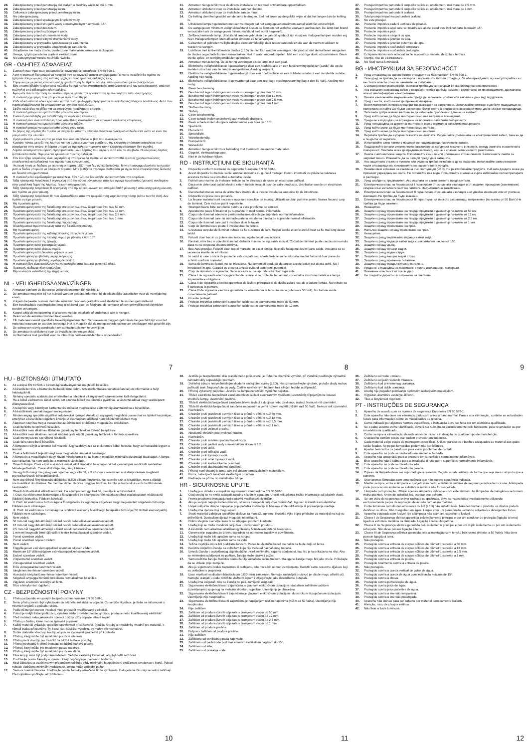28. Zabezpieczony przed penetracją ciał stałych o średnicy większej niż 1 mm.
29. Zabezpieczony przed penetracją kurzu.
30. Całkowicie zabezpieczony przed penetracją kurzu.
31. Nie zabezpieczony.
32. Zabezpieczony przed spadającymi kroplami wody.
33. Zabezpieczony przed strugami wody o maksymalnym nachyleniu 15°.
34. Zabezpieczony przed deszczem.
35. Zabezpieczony przed rozbryzgami wody.
36. Zabezpieczony przed strumieniami wody.
37. Zabezpieczony przed silnymi strumieniami wody.
38. Zabezpieczony w przypadku tymczasowego zanurzenia.
39. Zabezpieczony w przypadku długotrwałego zanurzenia.
40. Urządzenie nie może zostac powleczone materiałem termicznie izolującym.
41. Uwaga, ryzyko porażenia prądem elektrycznym.
42. Nie zatrzymywać wzroku na źródle światła.
GR - ΟΔΗΓΙΕΣ ΑΣΦΑΛΕΙΑΣ
1. Συσκευή που τηρεί τους ευρωπαϊκούς κανονισμούς ασφαλείας EN 60 598-1.
2. Αυτή η συσκευή δεν μπορεί να πεταχτεί σαν τα κανονικά αστικά απορρίμματα Για να τα πετάξετε θα πρέπει να ζητήσετε πληροφορίες στις τοπικές αρχές για τους τρόπους σύλλεξής τους.
3. Σύμφωνα με μερικούς κανονισμούς η εγκατάσταση θα πρέπει να γίνει από έναν ειδικευμένο ηλεκτρολόγο.
4. Εάν υποστεί βλάβη το ηλεκτρικό καλώδιο θα πρέπει να αντικατασταθεί αποκλειστικά από τον κατασκευαστή, από τον πωλητή ή από ειδικευμένο ηλεκτρολόγο.
5. Αφαιρείτε πάντα την τάση του δικτύου πριν αρχίσετε την εγκατάσταση ή οποιοδήποτε τύπο συντήρησης.
6. Η συσκευή έχει μέρη που μπορούν να είναι πολύ θερμά.
7. Κάθε υλικό απαιτεί ειδικά εργαλεία για την συναρμολόγηση. Χρησιμοποιείτε κατάλληλες βίδες και δακτύλιους. Αυτά που συμπεριλαμβάνονται θα μπορούσαν να μην είναι κατάλληλα.
8. Σφίξτε καλά όλες τις βίδες για να αποφύγετε προβλήματα επαφής.
9. Η συσκευή μπορεί να εγκατασταθεί μόνο στο εσωτερικό.
10. Συσκευή ακατάλληλη για τοποθέτηση σε εύφλεκτες επιφάνειες.
11. Η συσκευή δεν είναι κατάλληλη προς απευθείας εγκατάσταση σε κανονικά εύφλεκτες επιφάνειες.
12. Η συσκευή μπορεί να εγκατασταθεί μόνο στο ταβάνι.
13. Η συσκευή μπορεί να εγκατασταθεί μόνον στον τοίχο.
14. Το βάρος της λάμπας θα πρέπει να στηρίζεται από την αλυσίδα. Κανονικό ηλεκτρικό καλώδιο έτσι ώστε να είναι πιο μακρύ από την αλυσίδα.
15. Χρησιμοποιείτε μόνο λάμπες με ισχύ που δεν υπερβαίνει οι βατ που αναφέρονται.
16. Κρατάτε πάντα, μεταξύ της λάμπας και του αντικειμένου που φωτίζεται, την ελάχιστη απόσταση ασφαλείας που αναφέρεται στην εικόνα. Η λάμπα μπορεί να προκαλέσει πυρκαγιά εάν η ελάχιστη απόσταση δεν τηρηθεί.
17. Λάμπα αυτοπροστατευόμενη. Χρησιμοποιείτε μόνο λάμπες που φέρουν αυτό εδώ το σύμβολο. Οι αλογόνες λάμπες ζεσταίνονται πολύ. Περιμένε να κρυώσουν πριν τις αλλάξετε.
18. Εάν ένα τζάμι ασφαλείας είναι ραγισμένο ή σπασμένο θα πρέπει να αντικατασταθεί αμέσως χρησιμοποιώντας αποκλειστικά ανταλλακτικά που τηρούν τους κανονισμούς.
19. Φωτεινή πηγή με διόδους με φωτεινή εκπομπή (LED) που δεν αντικαθιστούνται. Μην αποσυναρμολογήστε το προϊόν γιατί οι δίοδοι μπορούν να βλάψουν τα μάτια. Μην βυθίζεται στο νερό. Καθαρίστε με υγρό πανί αποφεύγοντας διαλυτές και δυνατά απορρυπαντικά.
20. Η συσκευή είναι εφοδιασμένη με ασφάλεια. Εάν η λάμπα δεν ανάβει αντικαταστήστε την ασφάλεια.
21. Τάξη ηλεκτρικής Ασφάλειας I εγγυημένη από την κύρια μόνωση και από ένα αγωγό προστασίας (γείωση) συνδεμένο στην μεταλλική δομή της λάμπας. Γείωση υποχρεωτική.
22. Τάξη ηλεκτρικής Ασφάλειας II εγγυημένη από την κύρια μόνωση και από μία διπλή μόνωση ή από ενισχυμένη μόνωση. Δεν πρέπει να γίνει γείωση.
23. Τάξη ηλεκτρικής Ασφάλειας III που εξασφαλίζεται από την τροφοδότηση χαμηλώτατης τάσης (κάτω των 50 Volt). Δεν πρέπει να έχει γείωση.
24. Μη προστατευμένη.
25. Προστατευμένη κατά της διείσδυσης στερεών σωμάτων διαμέτρου άνω των 50 mm.
26. Προστατευμένη κατά της διείσδυσης στερεών σωμάτων διαμέτρου άνω των 12 mm.
27. Προστατευμένη κατά της διείσδυσης στερεών σωμάτων διαμέτρου άνω των 2,5 mm.
28. Προστατευμένη κατά της διείσδυσης στερεών σωμάτων διαμέτρου άνω των 1 mm.
29. Προστατευμένη κατά της διείσδυσης της σκόνης.
30. Ολοκληρωτικά προστατευμένη κατά της διείσδυσης σκόνης.
31. Μη προστατευμένη.
32. Προστατευμένη κατά της κάθετης πτώσης σταγώνων νερού.
33. Προστατευμένη κατά της πτώσης νερού με μέγιστη κλίση 15º.
34. Προστατευμένη κατά της βροχής.
35. Προστατευμένη κατά ψεκασμούς νερού.
36. Προστατευμένη κατά ρίψεων νερού.
37. Προστατευμένη κατά δυνατών ρίψεων νερού.
38. Προστατευμένη για βύθιση μικρής διάρκειας.
39. Προστατευμένη για βύθιση μεγάλης διαρκείας.
40. Η συσκευή δεν είναι κατάλληλη για να καλυφθεί από θερμικά μονωτικό υλικό.
41. Προσοχή, κίνδυνος ηλεκτροπληξίας.
42. Μην κοιτάζετε απευθείας την πηγή φωτός.
NL - VEILIGHEIDSAANWIJZINGEN
1. Armatuur conform de Europese veiligheidsnormen EN 60 598-1.
2. De armatuur mag niet bij het huisvuil worden gestopt. Informeer bij de plaatselijke autoriteiten voor de verwijdering ervan.
3. Volgens bepaalde normen dient de armatuur door een gekwalificeerd elektricien te worden geïnstalleerd.
4. Een beschadigde voedingskabel mag uitsluitend door de fabrikant, de verkoper of een gekwalificeerd elektricien worden vervangen.
5. Koppel altijd de netspanning af alvorens met de installatie of onderhoud aan te vangen.
6. Delen van de armatuur kunnen heet worden.
7. Elk materiaal vereist specifieke bevestigingselementen. Schroeven en pluggen gebruiken die geschikt zijn voor het materiaal waaraan ze worden bevestigd. Het is mogelijk dat de meegeleverde schroeven en pluggen niet geschikt zijn.
8. De schroeven stevig aandraaien om contactproblemen te vermijden.
9. De armatuur is uitsluitend voor de installatie binnen geschikt.
10. Lichtarmatuur niet geschikt voor de inbouw in normaal ontvlambare oppervlakken
7
11. Armatuur niet geschikt voor de directe installatie op normaal ontvlambare oppervlakken.
12. Armatuur uitsluitend voor de installatie aan het plafond.
13. Armatuur uitsluitend voor de installatie aan de muur.
14. De ketting dient het gewicht van de lamp te dragen. Stel het snoer op dergelijke wijze af dat het langer dan de ketting is.
15. Uitsluitend lampen gebruiken met een vermogen dat het aangegeven maximum aantal Watt niet overschrijdt.
16. De aangegeven minimum veiligheidsafstand tussen de lamp en het verlichte voorwerp aanhouden. De lamp kan brand veroorzaken als de aangegeven minimumafstand niet wordt nageleefd.
17. Zelfbeschermende lamp. Uitsluitend lampen gebruiken die van dit symbool zijn voorzien. Halogeenlampen worden erg heet. Halogeenlampen laten afkoelen alvorens ze te vervangen.
18. Gebarsten of gebroken veiligheidsglas dient onmiddellijk door reserveonderdelen die aan de normen voldoen te worden vervangen.
19. Lichtbron met licht-emitterende diodes (LED) die niet kan worden vervangen. Het product niet demonteren aangezien de diodes oogschade kunnen veroorzaken. Niet in water onderdompelen. Met een vochtige doek schoonmaken. Geen sterke oplos- en reinigingsmiddelen gebruiken.
20. Armatuur met zekering. De zekering vervangen als de lamp niet aan gaat.
21. Elektrische veiligheidsklasse I gewaarborgd door een hoofdisolatie en een beschermingsgeleider (aarde) die op de metalen structuur van de lamp is aangesloten. Aarding verplicht.
22. Elektrische veiligheidsklasse II gewaarborgd door een hoofdisolatie en een dubbele isolatie of een versterkte isolatie. Aarding niet nodig.
23. Elektrische veiligheidsklasse III gewaarborgd door een zeer lage voedingsspanning (lager dan 50 Volt). Aarding niet nodig.
24. Geen bescherming.
25. Beschermd tegen indringen van vaste voorwerpen groter dan 50 mm.
26. Beschermd tegen indringen van vaste voorwerpen groter dan 12 mm.
27. Beschermd tegen indringen van vaste voorwerpen groter dan 2,5 mm.
28. Beschermd tegen indringen van vaste voorwerpen groter dan 1 mm.
29. Stofbescherming.
30. Stofvrij.
31. Geen bescherming.
32. Geen schade indien onderhevig aan verticale druppels.
33. Geen schade indien druppels vallend onder een hoek van 15°.
34. Spatdicht.
35. Plensdicht.
36. Sproeidicht.
37. Waterbestendig.
38. Dompeldicht.
39. Waterdicht.
40. Armatuur niet geschikt voor bekleding met thermisch isolerende materialen.
41. Opgelet, elektrocutiegevaar.
42. Niet in de lichtbron kijken.
RO - INSTRUCŢIUNI DE SIGURANŢĂ
1. Dispozitiv conform normelor de siguranta Europene EN 60 598-1.
2. Acest dispozitiv nu trebuie sa fie aruncat impreuna cu gunoiul menajer. Pentru informatii cu privire la coletarea acestora trebuie sa consultati autoritatile locale.
3. Potrivit unor norme de instalare trebuie sa fie efectuate de catre un electrician calificat.
4. Daca este deteriorat cablul electric extern trebuie inlocuit doar de catre productor, distribuitor sau de un electrician calificat.
5. Deconectati mereu sursa de alimentare inainte de a incepe instalarea sau orice tip de intretinere.
6. Dispozitiv cu piese care pot arde.
7. La fiecare material sunt necesare accesorii specifice de montaj. Utilizati suruburi potrivite pentru fixarea fiecarui corp de iluminat. Cele incluse pot fi nepotrivite.
8. Strangeti foarte bine suruburile pentru a evita probleme de contact.
9. Aparatul nu poate fi încastrat pe suprafeţe în mod normal inflamabile.
10. Corpuri de iluminat adecvate pentru instalarea directa pe suprafete normal inflamabile.
11. Corpuri de iluminat care nu sunt adecvate la instalarea directa pe suprafete normal inflamabile.
12. Corpuri de iluminat care pot fi instalate doar la tavan.
13. Corp de iluminat care poate fi instalat doar la perete.
14. Greutatea corpului de iluminat trebuie sa fie sustinuta de lant. Reglati cablul electric astfel incat sa fie mai lung decat lantul.
15. Folositi doar becuri cu putere mai mica sau egala decat cea indicata.
16. Pastrati, intre bec si obiectul iluminat, distanta minima de siguranta indicat. Corpul de iluminat poate cauza un incendiu daca nu se respecta distanta minima.
17. Bec Auto protejat. Folositi doar becuri marcate cu acest simbol. Becurile halogene devin foarte calde. Asteapta sa se raceasca inainte de a-l inlocui.
18. In cazul in care o sticla de protectie este crapata sau sparta trebuie sa fie inlocuita imediat folosind doar piese de schimb conform normelor.
19. Sursa de lumina cu leduri, nu se inlocuiesc. Nu demontati produsul deoarece aceste leduri pot afecta ochii. Nu-l introduceti in apa. Curatati cu o carpa umeda evitand detergenti puternici.
20. Corp de iluminat cu siguranta. Daca aceasta nu se aprinde schimbati siguranta.
21. Clasa I de siguranta electrica garantat de isolare si de protectie la pamant, conectat la structura metalica a lampii. Impamantare obligatorie.
22. Clasa II de siguranta electrica garantata de izolare principala si de dubla izolare sau de o izolare fortata. Nu trebuie sa fi conectata la pamant.
23. Clasa III de siguranta electrica garantata de alimentarea la tensiune mica (inferioara 50 Volt). Nu trebuie avuta conectarea la pamant.
24. Nu este protejat.
25. Protejat impotriva patrunderii corpurilor solide cu un diametru mai mare de 50 mm.
26. Protejat impotriva patrunderii corpurilor solide cu un diametru mai mare de 12 mm.
8
27. Protejat impotriva patrunderii corpurilor solide cu un diametru mai mare de 2,5 mm.
28. Protejat impotriva patrunderii corpurilor solide cu un diametru mai mare de 1 mm.
29. Protejat impotriva patrunderii prafului.
30. Total protejat impotriva patrunderii prafului.
31. Nu este protejat.
32. Protectie impotriva caderii verticale de picaturi.
33. Protectie impotriva apei care se incadreaza atunci cand este inclinat pana la maxim 15°.
34. Protectie impotriva ploii.
35. Protectie impotriva stropirii cu apa.
36. Protectie impotriva jeturilor cu apa.
37. Protectie impotriva jeturilor puternice de apa.
38. Protectie impotriva scufundarii temporare
39. Protectie impotriva scufundarii prelungite.
40. Echipamentul nu este adecvat sa fie acoperit cu material de izolare termica.
41. Atenţie, risc de electrocutare.
42. Nu fixaţi sursa luminoasă.
BG - ИНСТРУКЦИИ ЗА БЕЗОПАСНОСТ
1. Уред отговарящ на европейските стандарти за безопасност EN 60 598-1.
2. Тази уред не трябва да се изхвърля с нормалните битови отпадъци. За обезвреждането му консултирайте се с местните власти относно начините на събиране.
3. Съгласно някои разпоредби, монтажа трябва да се извърши от квалифициран електротехник.
4. Ако външния захранващ кабел е повреден трябва да бъде заменен единствено от производителя, доставчика или от квалифициран електротехник.
5. Винаги изключвайте захранването преди да започнете монтаж или какъвто и да е вид поддръжка.
6. Уред с части, които могат да причинят изгаряне.
7. Всеки материал, изисква специфични аксесоари за закрепване. Използвайте винтове и дюбели подходящи за материала за който ще бъдат закрепени. Включените в опаковката аксесоари може да се окажат неподходящи.
8. Затегнете добре всички винтове за да избегнете проблеми с даване на контакт.
9. Уред който може да бъде монтиран само във вътрешни помещения.
10. Уреда не е подходящ за вграждане на нормално запалими повърхности.
11. Уред неподходящ за директно монтиране върху нормално запалими повърхности.
12. Уред който може да бъде монтиран само на таван.
13. Уред който може да бъде монтиран само на стена.
14. Веригата трябва да издържа тежестта на лампата. Регулирайте дължината на електрическият кабел, така че да е по-дълъг от веригата.
15. Използвайте само лампи с мощност не надвишаваща посочените ватове.
16. Поддържайте винаги минималното разстояние за сигурност посочено в иконата, между лампата и осветената повърхност. Лампата може да предизвика пожар, ако не е спазено минималното разстояние.
17. Лампа с автоматична защита. Използвайте само лампи обозначени с този символ. Халогенните лампи се загряват много. Изчакайте да се охлади преди да я замените.
18. Ако защитното стъкло е пукнато или счупено трябва незабавно да се подмени, използвайте само резервни части отговарящи на изискванията на нормативната уредба.
19. Незаменяем източник на светлина със светодиоди (LED). Не разглобявайте продукта, тъй като диодите може да причинят увреждане на очите. Не потапяйте във вода. Почиствайте с влажна кърпа избягвайки силни препарати и разтвори.
20. Уред снабден с предпазител. Ако лампата не свети сменете предпазителя.
21. Електрически клас на безопасност I гарантиран от основната изолация и от защитен проводник (заземяване) свързан към металната част на лампата. Задължително заземяване.
22. Електрически клас на безопасност II гарантиран от основната изолация и от двойна изолация или от усилена изолация .Не трябва да бъде заземен.
23. Електрически клас на безопасност III гарантиран от ниското захранващо напрежение (по-малко от 50 Волт) Не трябва да бъде заземен.
24. Незащитен.
25. Защитен срещу проникване на твърди предмети с диаметър по-голям от 50 мм.
26. Защитен срещу проникване на твърди предмети с диаметър по-голям от 12 мм.
27. Защитен срещу проникване на твърди предмети с диаметър по-голям от 2,5 мм.
28. Защитен срещу проникване на твърди предмети с диаметър по-голям от 1 мм.
29. Защитен срещу проникване на прах.
30. Напълно защитен срещу проникване на прах.
31. Незащитен.
32. Защитен срещу вертикално падащи капки вода.
33. Защитен срещу падащи капки вода с максимален наклон от 15°.
34. Защитен срещу дъжд.
35. Защитен срещу пръски водни.
36. Защитен срещу водни струи.
37. Защитен срещу мощни водни струи.
38. Защитен срещу временно потапяне.
39. Защитен срещу продължително потапяне.
40. Уреда не е подходящ за покриване с топло изолационен материал.
41. Внимание опастност от токов удар.
42. Не гледайте директно в източника на светлина.
9
HU - BIZTONSÁGI ÚTMUTATÓ
1. Az európai EN 60 598-1 biztonsági szabványoknak megfelelő készülék.
2. A készüléket tilos a háztartási hulladék közé dobni. Ártalmatlanítására vonatkozóan kérjen információt a helyi hatóságoknál.
3. Néhány speciális szabályozás értelmében a telepítést villanyszerelő szakemberrel kell elvégeztetni.
4. Ha a külső elektromos kábel sérült, azt azonnal ki kell cseréltetni a gyártóval, a viszonteladóval vagy szakképzett villanyszerelővel.
5. A telepítés vagy bármilyen karbantartási művelet megkezdése előtt mindig áramtalanítsa a készüléket.
6. A készüléknek vannak nagyon meleg részei.
7. Minden anyag speciális rögzítési tartozékokat igényel. Annak az anyagnak megfelelő csavarokat és tipliket használjon, amelyhez a készüléket rögzíteni kívánja. A csomagban található nem feltétlenül felelnek meg.
8. Alaposan szorítsa meg a csavarokat az érintkezési problémák megelőzése érdekében.
9. Csak beltérbe telepíthető készülék.
10. A készülék nem alkalmas általában gyúlékony felületeken történő beépítésre.
11. A készülék nem alkalmas normál körülmények között gyúlékony felületekre történő szerelésre.
12. Csak mennyezetre szerelhető készülék.
13. Csak falra szerelhető készülék.
14. A lámpatest súlyát a láncnak kell viselnie. Úgy szabályozza az elektromos kábel hosszát, hogy az hosszabb legyen a láncnál.
15. Csak a feltüntetett teljesítményt nem meghaladó lámpákat használjon.
16. A lámpa és a megvilágított tárgy között mindig tartsa be az ikonon megjelölt minimális biztonsági távolságot. A lámpa tüzet okozhat, ha nem tartja be a minimális távolságot.
17. Önvédő lámpa. Csak ezzel a szimbólummal jelölt lámpákat használjon. A halogén lámpák rendkívüli mértékben felmelegedhetnek. Csere előtt várja meg, míg kihűlnek.
18. Ha egy biztonsági üveg meg van repedve vagy eltörött, azt azonnal cserélni kell a szabályozásnak megfelelő cserealkatrészek felhasználásával.
19. Nem cserélhető fénykibocsátó diódákkal (LED) ellátott fényforrás. Ne szerelje szét a készüléket, mert a diódák szemsérülést okozhatnak. Ne merítse vízbe. Nedves ronggyal tisztítsa, kerülje oldószerek és erős tisztítószerek használatát.
20. Olvadó biztosítékkal ellátott készülék. Ha a lámpa nem gyullad fel, cserélje ki a biztosítékot.
21. I. Oszt. Az elektromos biztonságot a fő szigetelés és a lámpatest fém szerkezetéhez csatlakoztatott védővezető (földelés) biztosítja. Földelés kötelező.
22. II. Oszt. Az elektromos biztonságot a fő szigetelés és egy dupla szigetelés vagy megerősített szigetelés biztosítja. Földelés nem szükséges.
23. III. Oszt. Az elektromos biztonságot a rendkívül alacsony feszültségű betáplálás biztosítja (50 Voltnál alacsonyabb). Földelés nem szükséges.
24. Nem védett.
25. 50 mm-nél nagyobb átmérőjű szilárd testek behatolásával szemben védett.
26. 12 mm-nél nagyobb átmérőjű szilárd testek behatolásával szemben védett.
27. 2,5 mm-nél nagyobb átmérőjű szilárd testek behatolásával szemben védett.
28. 1 mm-nél nagyobb átmérőjű szilárd testek behatolásával szemben védett.
29. Porral szemben védett.
30. Porral szemben teljesen védett.
31. Nem védett.
32. Függőlegesen eső vízcseppekkel szemben teljesen védett.
33. Maximum 15º dőlésszögben eső vízcseppekkel szemben védett.
34. Esővel szemben védett.
35. Vízpermettel szemben védett.
36. Vízsugarakkal szemben védett.
37. Erős vízsugarakkal szemben védett.
38. Ideiglenes merítéssel szemben védett.
39. Hosszabb ideig tartó merítéssel szemben védett.
40. Szigetelő anyaggal történő burkolásra nem alkalmas készülék.
41. Vigyázat, áramütés veszélye áll fenn.
42. Tilos a fényforrást rögzíteni.
CZ - BEZPEČNOSTNÍ POKYNY
1. Přístroj odpovídá evropským bezpečnostním normám EN 60 598-1.
2. Tento přístroj nesmí být vyhazován do běžného městského odpadu. Co se týče likvidace, je třeba se informovat u místních orgánů o způsobu sběru.
3. Podle některých norem instalaci musí provádět kvalifikovaný elektrikář.
4. Pokud je vnější kabel poškozen, výměnu může provádět pouze výrobce, prodejce nebo kvalifikovaný elektrikář.
5. Před instalací nebo jakoukoliv operací údržby vždy odpojte síťové napětí.
6. Přístroj s částmi, které mohou způsobit popálení.
7. Každý materiál vyžaduje speciální upevňovací příslušenství. Použijte šrouby a hmoždinky vhodné pro materiál, k němuž budou připevněny. Ty, které jsou součástí výrobku, by mohly být nevhodné.
8. Dobře utáhněte všechny šrouby, abyste se vyvarovali problémů při kontaktu.
9. Přístroj, který může být instalován pouze v interiéru.
10. Přístroj není vhodný pro montáž na běžně hořlavé povrchy.
11. Přístroj nevhodný k přímé instalaci na běžně hořlavé plochy.
12. Přístroj, který může být instalován pouze na strop.
13. Přístroj, který může být instalován pouze na stěnu.
14. Tíha lampy musí být podpírána řetězem. Seřiďte elektrický kabel tak, aby byl delší než řetěz.
15. Používejte pouze žárovky o výkonu, který nepřevyšuje uvedenou hodnotu.
16. Mezi žárovkou a osvětlovaným předmětem udržujte vždy minimální bezpečnostní vzdálenost uvedenou v ikoně. Pokud nebude dodržena minimální vzdálenost, lampa může způsobit požár.
17. Samoochranná žárovka. Používejte pouze žárovky označené tímto symbolem. Halogenové žárovky se velmi zahřívají. Před výměnou počkejte, až zchladnou.
10
18. Jestliže je bezpečnostní sklo prasklé nebo poškozené, je třeba ho okamžitě vyměnit, při výměně používejte výhradně náhradní díly odpovídající normám.
19. Světelný zdroj s nevyměnitelnými diodami emitujícími světlo (LED). Nerozmontovávejte výrobek, protože diody mohou poškodit zrak. Neponořujte do vody. Čistěte navlhčeným hadrem bez silných ředidel a přípravků.
20. Přístroj vybavený pojistkou. Jestliže se lampa nerozsvítí, vyměňte pojistku.
21. Třída I elektrická bezpečnost zaručena hlavní izolací a ochranným vodičem (uzemnění) připojeným ke kovové struktuře lampy. Uzemnění povinné.
22. Třída II elektrická bezpečnost zaručena hlavní izolací a dvojitou nebo zesílenou izolací. Nemusí mít uzemnění.
23. Třída III elektrická bezpečnost zaručena napájením o velmi nízkém napětí (nižším než 50 Volt). Nemusí mít uzemnění.
24. Nechráněn.
25. Chráněn proti proniknutí pevných těles o průměru větším než 50 mm.
26. Chráněn proti proniknutí pevných těles o průměru větším než 12 mm.
27. Chráněn proti proniknutí pevných těles o průměru větším než 2,5 mm.
28. Chráněn proti proniknutí pevných těles o průměru větším než 1 mm.
29. Chráněn proti vniknutí prachu.
30. Absolutně chráněn proti vniknutí prachu.
31. Nechráněn.
32. Chráněn proti svislému padání kapek vody.
33. Chráněn proti padání vody s maximálním sklonem 15º.
34. Chráněn proti dešti.
35. Chráněn proti stříkající vodě.
36. Chráněn proti tryskající vodě.
37. Chráněn proti silně tryskající vodě.
38. Chráněn proti krátkodobému ponoření.
39. Chráněn proti dlouhodobému ponoření.
40. Přístroj není vhodný k tomu, aby byl obalen termoizolačním materiálem.
41. Pozor, nebezpečí zasažení elektrickým proudem.
42. Nedívejte se přímo do světelného zdroje.
HR - SIGURNOSNE UPUTE
1. Uređaj je u skladu s europskim sigurnosnim standardima EN 60 598-1.
2. Ovaj uređaj se ne smije odlagati zajedno s kućnim otpadom. U vezi prikupljanja tražite informacije od lokalnih vlasti.
3. Prema propisima instalaciju treba obaviti kvalificirani električar.
4. Ako je vanjski napojni kabel oštećen, isti mora zamijeniti isključivo proizvođač, trgovac ili kvalificirani električar.
5. Uvijek isključite strujno napajanje prije početka instalacije ili bilo koje vrste održavanja ili popravljanja uređaja.
6. Uređaj ima djelove koji mogu opeći.
7. Svaki materijal zahtijeva specifične djelove za montažu opreme. Koristite vijke i tipla prikladne za materijal na koji su pričvršćeni. Dostavljeni djelovi mogu biti neprikladni.
8. Dobro stegnite sve vijke kako bi se izbjegao problem kontakta.
9. Uređaj koji se može instalirati isključivo u zatvorenom prostoru.
10. A készülék nem alkalmas általában gyúlékony felületeken történő beépítésre.
11. Oprema nije pogodna za izravnu ugradnju na normalno zapaljivim površinama.
12. Uređaj koji može biti ugrađen samo na stropu.
13. Uređaj koji može biti ugrađen samo na zidu.
14. Težina svjetiljke mora biti podržana lancem. Podesite električni kabel, na način da bude dulji od lanca.
15. Koristite isključivo žarulje sa voltažom koja nije veća od naznačenog napona.
16. Između žarulje i osvijetljenjog objekta držite uvijek minimalnu sigurnu udaljenost, kao što je to prikazano na slici. Ako se minimalna udaljenost ne poštuje, žarulja može izazvati požar.
17. Samozaštitna žarulja. Koristite samo žarulje označene ovim znakom. Halogene žarulje mogu biti jako vruće. Pričekajte da se ohlade prije zamjene.
18. Ako je sigurnosno staklo napuknuto ili razbijeno, isto mora biti odmah zamijenjeno. Koristiti samo rezervne djjelove koji su usklađeni s propisima.
19. Izvor svjetlosti sa diodom bljeskalicom (LED) nisu zamjenjivi. Nemojte rastavljati proizvod jer diode mogu oštetiti oči. Nemojte uranjati u vodu. Obrišite vlažnom krpom i izbjegavajte jake deterdžente i otapala.
20. Uređaj ima osigurač. Ako se žarulja ne pali, zamijeniti osigurač.
21. Sigurnosna električna klasa I zajamčena je glavnom električnom izolacijom i dodatnim zaštitnim vodičem (uzemljenjem) spojenog na metalnu strukturu svjetiljke. Uzemljenje je obavezno.
22. Sigurnosna električna klasa II zajamčena je glavnom električnom izolacijom i dvostrukom ili pojačanom izolacijom. Uzemljenje nije neophodno.
23. Sigurnosna električna klasa III zajamčena je napajanjem niskim naponima (nižim od 50 Volta). Uzemljenje nije neophodno.
24. Nije zaštićen
25. Zaštićen od prodora čvrstih objekata s promjerom većim od 50 mm.
26. Zaštićen od prodora čvrstih objekata s promjerom većim od 12 mm.
27. Zaštićen od prodora čvrstih objekata s promjerom većim od 2,5 mm.
28. Zaštićen od prodora čvrstih objekata s promjerom većim od 1 mm.
29. Zaštićen od prodora prašine.
30. Potpuno zaštićen od prodora prašine.
31. Nije zaštićen
32. Zaštićeno od vertikalnog pada kapi vode.
33. Zaštićeno od pada vode pod maksimalnim vertikalnim nagibom do 15°.
34. Zaštićeno od kiše.
35. Zaštićeno od prskanja vode.
11
36. Zaštićeno od vode u mlazu.
37. Zaštićeno od jakih vodenih mlazova.
38. Zaštićeno kod privremenog uranjanja.
39. Zaštićeno kod duljih uranjanja.
40. Uređaj nije pogodan pokrivanju toplinskim izolacijskim materijalom.
41. Vigyázat, áramütés veszélye áll fenn.
42. Tilos a fényforrást rögzíteni.
PT - INSTRUÇÕES DE SEGURANÇA
1. Aparelho de acordo com as normas de segurança Europeias EN 60 598-1.
2. Este aparelho não deve ser eliminado junto com o lixo urbano normal. Para a sua eliminação, contatar as autoridades locais para informações sobre as modalidades de recolha.
3. Como indicado por algumas normas específicas, a instalação deve ser feita por um eletricista qualificado.
4. Se o cabo externo estiver danificado, deverá ser substituído exclusivamente pelo fabricante, pelo revendedor ou por um eletricista qualificado.
5. Cortar sempre a alimentação de rede antes de iniciar a instalação ou qualquer tipo de manutenção.
6. O aparelho contém peças que podem provocar queimaduras.
7. Cada material exige peças de montagem específicas. Utilizar parafusos e buchas adequados ao material aos quais serão fixados. As peças fornecidas podem não ser idóneas.
8. Apertar bem todos os parafusos para evitar problemas de contato.
9. Este aparelho só pode ser instalado em ambiente fechado.
10. Aparelho não apropriado para o encastre em superfícies normalmente inflamáveis.
11. Este aparelho não é idóneo para a instalação direta sobre superfícies normalmente inflamáveis.
12. Este aparelho só pode ser fixado no teto.
13. Este aparelho só pode ser fixado na parede.
14. O peso da lâmpada deve ser suportado pela corrente. Regular o cabo elétrico de forma que seja mais comprido que a corrente.
15. Usar apenas lâmpadas com uma potência que não supere a potência indicada.
16. Manter sempre, entre a lâmpada e o objeto iluminado, a distância mínima de segurança indicada no ícone. A lâmpada pode provocar um incêndio se a distância mínima não for respeitada.
17. Lâmpada com proteção. Utilizar apenas lâmpadas indicadas com este símbolo. As lâmpadas de halogêneo se tornam muito quentes. Antes de substituí-las, esperar que esfriem.
18. Se um vidro de segurança estiver rachado ou quebrado, deve ser substituído imediatamente utilizando exclusivamente peças de reposição de acordo com as normativas.
19. Fonte luminosa com díodos emissores de luz (LED) não substituíveis. Não desmontar o produto, os díodos podem danificar os olhos. Não mergulhar em água. Limpar com um pano úmido, evitando solventes e detergentes fortes.
20. Aparelho equipado com fusível. Se a lâmpada não acender, substituir o fusível.
21. Classe I de Segurança elétrica garantida pelo isolamento principal e por um condutor de proteção (ligação à terra) ligado à estrutura metálica da lâmpada. Ligação à terra obrigatória.
22. Classe II de Segurança elétrica garantida pelo isolamento principal e por um duplo isolamento ou por um isolamento reforçado. Não deve possuir ligação à terra.
23. Classe III de Segurança elétrica garantida pela alimentação com tensão baixíssima (inferior a 50 Volts). Não deve possuir ligação à terra.
24. Não protegido.
25. Protegido contra a entrada de corpos sólidos de diâmetro superior a 50 mm.
26. Protegido contra a entrada de corpos sólidos de diâmetro superior a 12 mm.
27. Protegido contra a entrada de corpos sólidos de diâmetro superior a 2,5 mm.
28. Protegido contra a entrada de corpos sólidos de diâmetro superior a 1 mm.
29. Protegido contra a entrada de poeira.
30. Protegido totalmente contra a entrada de poeira.
31. Não protegido.
32. Protegido contra a queda vertical de gotas de água.
33. Protegido contra a queda de água com inclinação máxima de 15º.
34. Protegido contra a chuva.
35. Protegido contra pulverização de água.
36. Protegido contra jatos de água.
37. Protegido contra jatos potentes de água.
38. Protegido contra a imersão temporária.
39. Protegido contra a imersão prolongada.
40. Aparelho não idóneo para ser coberto por material termicamente isolante.
41. Atenção, risco de choque elétrico.
42. Não fixar a fonte luminosa.
12